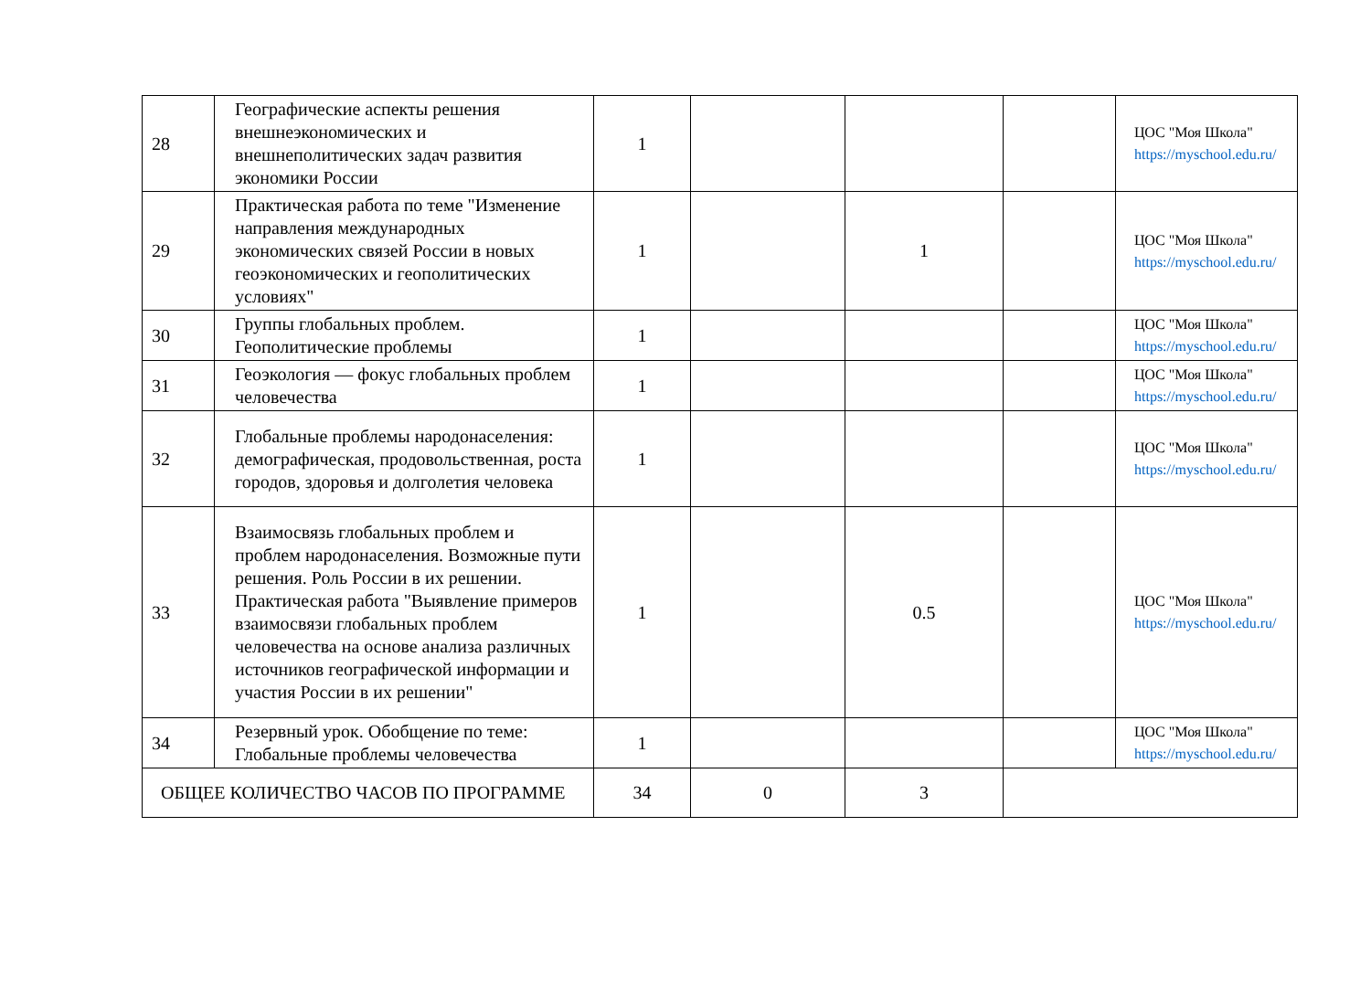| 28 | Географические аспекты решения внешнеэкономических и внешнеполитических задач развития экономики России | 1 | | | | ЦОС "Моя Школа" https://myschool.edu.ru/ |
| 29 | Практическая работа по теме "Изменение направления международных экономических связей России в новых геоэкономических и геополитических условиях" | 1 | | 1 | | ЦОС "Моя Школа" https://myschool.edu.ru/ |
| 30 | Группы глобальных проблем. Геополитические проблемы | 1 | | | | ЦОС "Моя Школа" https://myschool.edu.ru/ |
| 31 | Геоэкология — фокус глобальных проблем человечества | 1 | | | | ЦОС "Моя Школа" https://myschool.edu.ru/ |
| 32 | Глобальные проблемы народонаселения: демографическая, продовольственная, роста городов, здоровья и долголетия человека | 1 | | | | ЦОС "Моя Школа" https://myschool.edu.ru/ |
| 33 | Взаимосвязь глобальных проблем и проблем народонаселения. Возможные пути решения. Роль России в их решении. Практическая работа "Выявление примеров взаимосвязи глобальных проблем человечества на основе анализа различных источников географической информации и участия России в их решении" | 1 | | 0.5 | | ЦОС "Моя Школа" https://myschool.edu.ru/ |
| 34 | Резервный урок. Обобщение по теме: Глобальные проблемы человечества | 1 | | | | ЦОС "Моя Школа" https://myschool.edu.ru/ |
| ОБЩЕЕ КОЛИЧЕСТВО ЧАСОВ ПО ПРОГРАММЕ | | 34 | 0 | 3 | | |